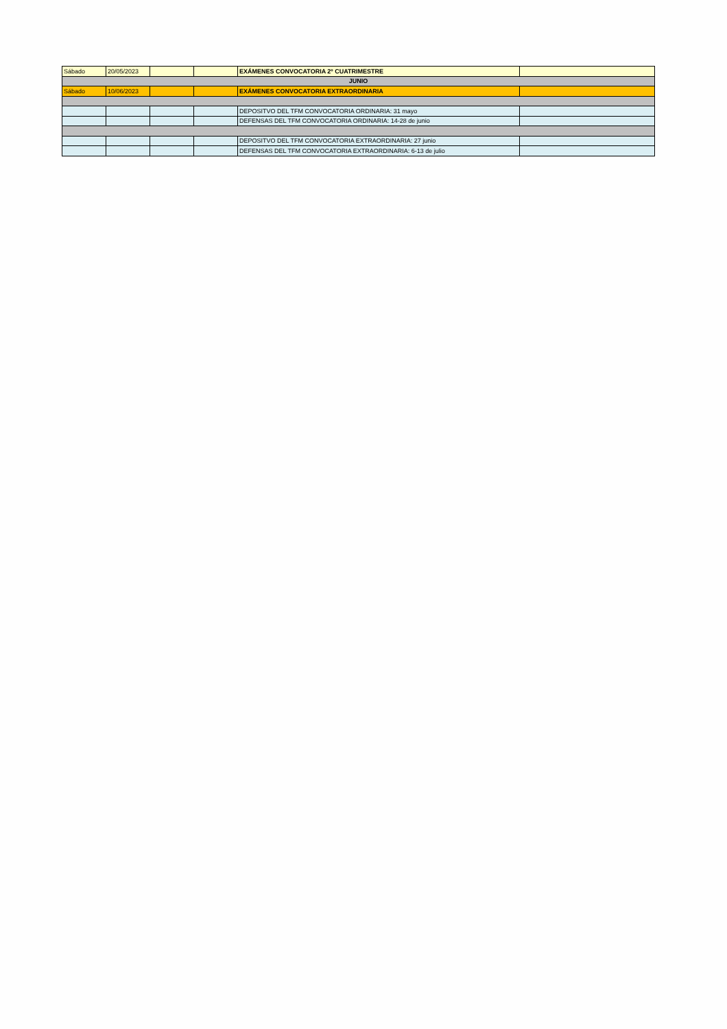| Sábado | 20/05/2023 | | | EXÁMENES CONVOCATORIA 2º CUATRIMESTRE | |
| JUNIO | | | | | |
| Sábado | 10/06/2023 | | | EXÁMENES CONVOCATORIA EXTRAORDINARIA | |
| | | | | DEPOSITVO DEL TFM CONVOCATORIA ORDINARIA: 31 mayo | |
| | | | | DEFENSAS DEL TFM CONVOCATORIA ORDINARIA: 14-28 de junio | |
| | | | | DEPOSITVO DEL TFM CONVOCATORIA EXTRAORDINARIA: 27 junio | |
| | | | | DEFENSAS DEL TFM CONVOCATORIA EXTRAORDINARIA: 6-13 de julio | |